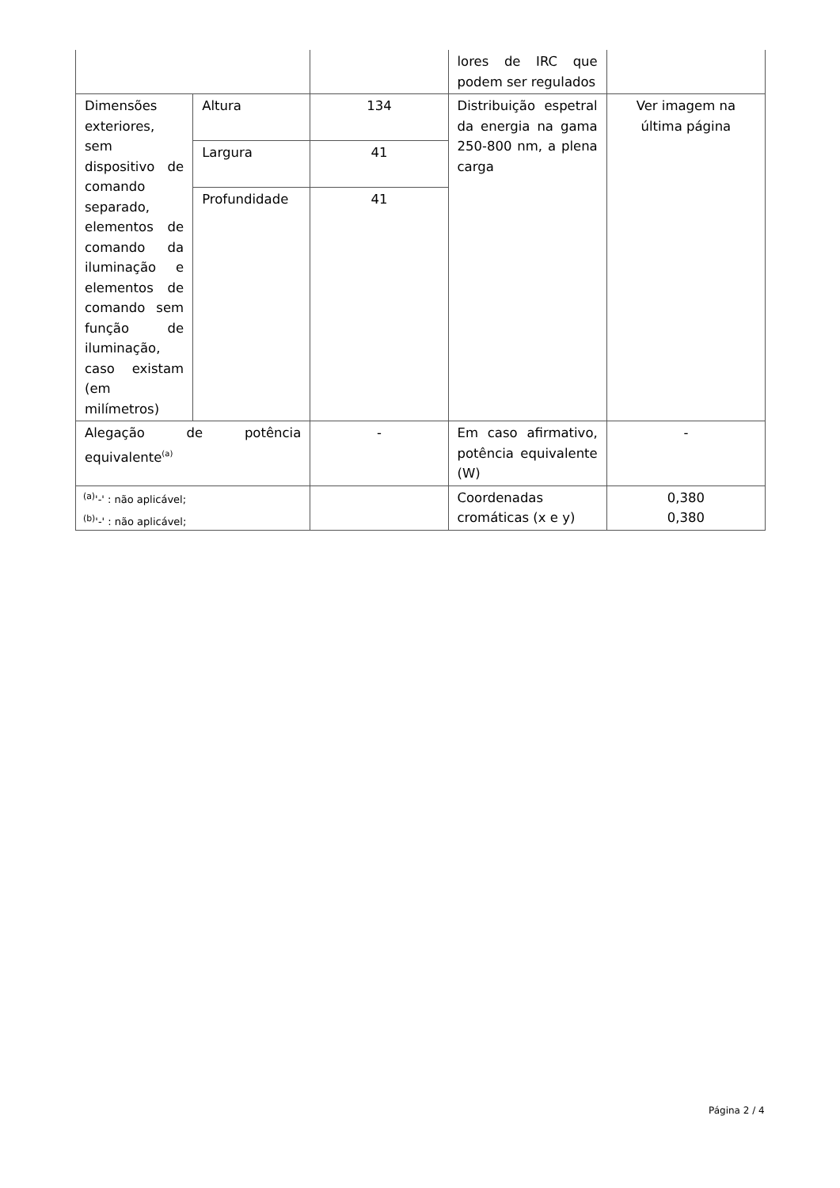| | | | lores de IRC que podem ser regulados | |
| Dimensões exteriores, sem dispositivo de comando separado, elementos de comando da iluminação e elementos de comando sem função de iluminação, caso existam (em milímetros) | Altura | 134 | Distribuição espetral da energia na gama 250-800 nm, a plena carga | Ver imagem na última página |
| | Largura | 41 | | |
| | Profundidade | 41 | | |
| Alegação de potência equivalente<sup>(a)</sup> | | - | Em caso afirmativo, potência equivalente (W) | - |
| | | | Coordenadas cromáticas (x e y) | 0,380 0,380 |
<sup>(a)</sup> '-' : não aplicável;
<sup>(b)</sup> '-' : não aplicável;
Página 2 / 4